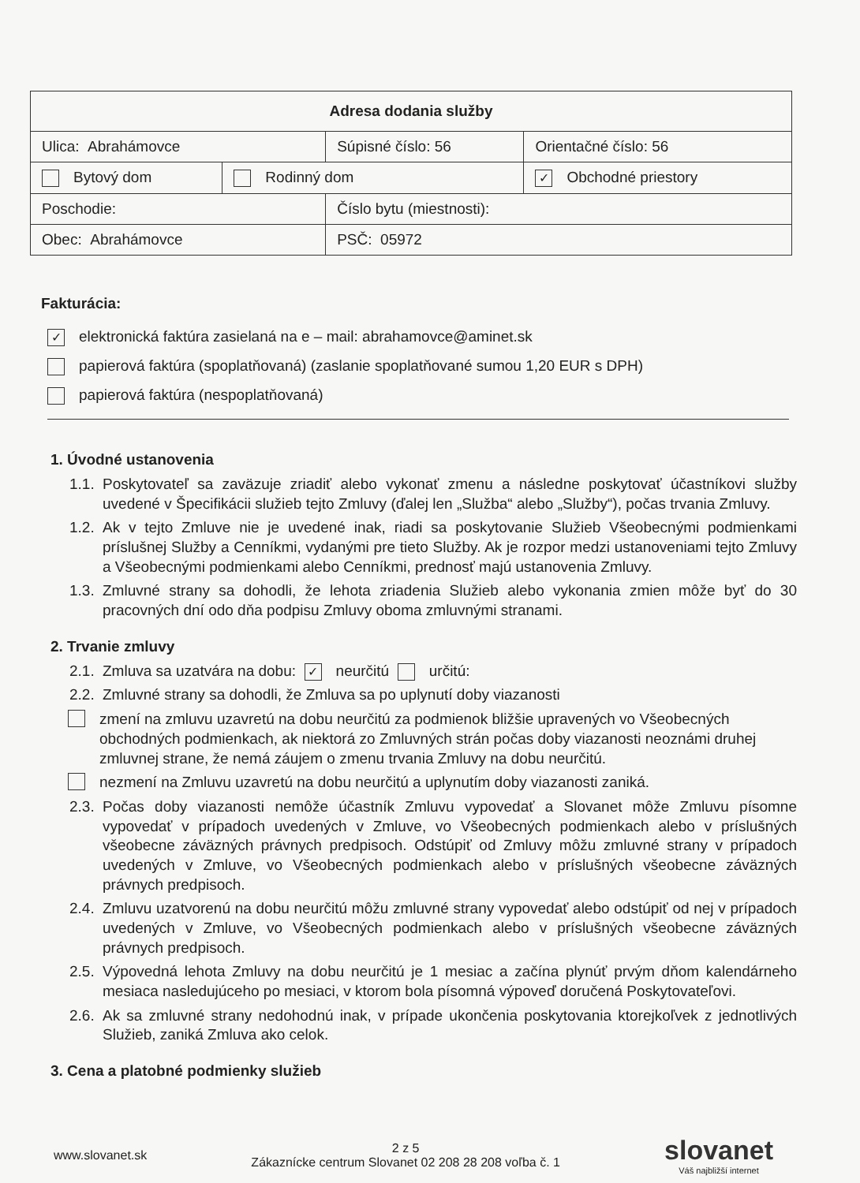| Adresa dodania služby | | | | |
| Ulica: Abrahámovce | | Súpisné číslo: 56 | | Orientačné číslo: 56 |
| Bytový dom | Rodinný dom | | ✓ Obchodné priestory | |
| Poschodie: | | Číslo bytu (miestnosti): | | |
| Obec: Abrahámovce | | PSČ: 05972 | | |
Fakturácia:
✓ elektronická faktúra zasielaná na e – mail: abrahamovce@aminet.sk
papierová faktúra (spoplatňovaná) (zaslanie spoplatňované sumou 1,20 EUR s DPH)
papierová faktúra (nespoplatňovaná)
1. Úvodné ustanovenia
1.1. Poskytovateľ sa zaväzuje zriadiť alebo vykonať zmenu a následne poskytovať účastníkovi služby uvedené v Špecifikácii služieb tejto Zmluvy (ďalej len „Služba“ alebo „Služby“), počas trvania Zmluvy.
1.2. Ak v tejto Zmluve nie je uvedené inak, riadi sa poskytovanie Služieb Všeobecnými podmienkami príslušnej Služby a Cenníkmi, vydanými pre tieto Služby. Ak je rozpor medzi ustanoveniami tejto Zmluvy a Všeobecnými podmienkami alebo Cenníkmi, prednosť majú ustanovenia Zmluvy.
1.3. Zmluvné strany sa dohodli, že lehota zriadenia Služieb alebo vykonania zmien môže byť do 30 pracovných dní odo dňa podpisu Zmluvy oboma zmluvnými stranami.
2. Trvanie zmluvy
2.1. Zmluva sa uzatvára na dobu: ✓ neurčitú určitú:
2.2. Zmluvné strany sa dohodli, že Zmluva sa po uplynutí doby viazanosti
zmení na zmluvu uzavretú na dobu neurčitú za podmienok bližšie upravených vo Všeobecných obchodných podmienkach, ak niektorá zo Zmluvných strán počas doby viazanosti neoznámi druhej zmluvnej strane, že nemá záujem o zmenu trvania Zmluvy na dobu neurčitú.
nezmení na Zmluvu uzavretú na dobu neurčitú a uplynutím doby viazanosti zaniká.
2.3. Počas doby viazanosti nemôže účastník Zmluvu vypovedať a Slovanet môže Zmluvu písomne vypovedať v prípadoch uvedených v Zmluve, vo Všeobecných podmienkach alebo v príslušných všeobecne záväzných právnych predpisoch. Odstúpiť od Zmluvy môžu zmluvné strany v prípadoch uvedených v Zmluve, vo Všeobecných podmienkach alebo v príslušných všeobecne záväzných právnych predpisoch.
2.4. Zmluvu uzatvorenú na dobu neurčitú môžu zmluvné strany vypovedať alebo odstúpiť od nej v prípadoch uvedených v Zmluve, vo Všeobecných podmienkach alebo v príslušných všeobecne záväzných právnych predpisoch.
2.5. Výpovedná lehota Zmluvy na dobu neurčitú je 1 mesiac a začína plynúť prvým dňom kalendárneho mesiaca nasledujúceho po mesiaci, v ktorom bola písomná výpoveď doručená Poskytovateľovi.
2.6. Ak sa zmluvné strany nedohodnú inak, v prípade ukončenia poskytovania ktorejkoľvek z jednotlivých Služieb, zaniká Zmluva ako celok.
3. Cena a platobné podmienky služieb
www.slovanet.sk
2 z 5
Zákaznícke centrum Slovanet 02 208 28 208 voľba č. 1
slovanet
Váš najbližší internet